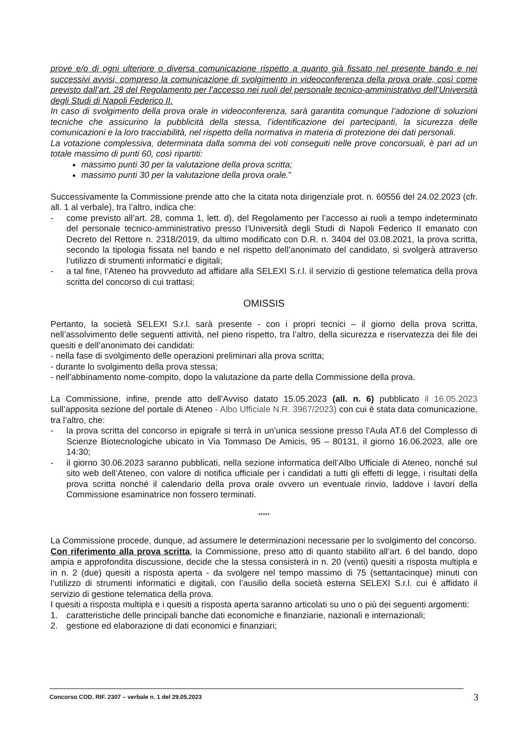prove e/o di ogni ulteriore o diversa comunicazione rispetto a quanto già fissato nel presente bando e nei successivi avvisi, compreso la comunicazione di svolgimento in videoconferenza della prova orale, così come previsto dall’art. 28 del Regolamento per l’accesso nei ruoli del personale tecnico-amministrativo dell’Università degli Studi di Napoli Federico II.
In caso di svolgimento della prova orale in videoconferenza, sarà garantita comunque l’adozione di soluzioni tecniche che assicurino la pubblicità della stessa, l’identificazione dei partecipanti, la sicurezza delle comunicazioni e la loro tracciabilità, nel rispetto della normativa in materia di protezione dei dati personali.
La votazione complessiva, determinata dalla somma dei voti conseguiti nelle prove concorsuali, è pari ad un totale massimo di punti 60, così ripartiti:
massimo punti 30 per la valutazione della prova scritta;
massimo punti 30 per la valutazione della prova orale.”
Successivamente la Commissione prende atto che la citata nota dirigenziale prot. n. 60556 del 24.02.2023 (cfr. all. 1 al verbale), tra l’altro, indica che:
- come previsto all’art. 28, comma 1, lett. d), del Regolamento per l’accesso ai ruoli a tempo indeterminato del personale tecnico-amministrativo presso l’Università degli Studi di Napoli Federico II emanato con Decreto del Rettore n. 2318/2019, da ultimo modificato con D.R. n. 3404 del 03.08.2021, la prova scritta, secondo la tipologia fissata nel bando e nel rispetto dell’anonimato del candidato, si svolgerà attraverso l’utilizzo di strumenti informatici e digitali;
- a tal fine, l’Ateneo ha provveduto ad affidare alla SELEXI S.r.l. il servizio di gestione telematica della prova scritta del concorso di cui trattasi;
OMISSIS
Pertanto, la società SELEXI S.r.l. sarà presente - con i propri tecnici – il giorno della prova scritta, nell’assolvimento delle seguenti attività, nel pieno rispetto, tra l’altro, della sicurezza e riservatezza dei file dei quesiti e dell’anonimato dei candidati:
- nella fase di svolgimento delle operazioni preliminari alla prova scritta;
- durante lo svolgimento della prova stessa;
- nell’abbinamento nome-compito, dopo la valutazione da parte della Commissione della prova.
La Commissione, infine, prende atto dell’Avviso datato 15.05.2023 (all. n. 6) pubblicato il 16.05.2023 sull’apposita sezione del portale di Ateneo - Albo Ufficiale N.R. 3967/2023) con cui è stata data comunicazione, tra l’altro, che:
- la prova scritta del concorso in epigrafe si terrà in un’unica sessione presso l’Aula AT.6 del Complesso di Scienze Biotecnologiche ubicato in Via Tommaso De Amicis, 95 – 80131, il giorno 16.06.2023, alle ore 14:30;
- il giorno 30.06.2023 saranno pubblicati, nella sezione informatica dell’Albo Ufficiale di Ateneo, nonché sul sito web dell’Ateneo, con valore di notifica ufficiale per i candidati a tutti gli effetti di legge, i risultati della prova scritta nonché il calendario della prova orale ovvero un eventuale rinvio, laddove i lavori della Commissione esaminatrice non fossero terminati.
*****
La Commissione procede, dunque, ad assumere le determinazioni necessarie per lo svolgimento del concorso.
Con riferimento alla prova scritta, la Commissione, preso atto di quanto stabilito all’art. 6 del bando, dopo ampia e approfondita discussione, decide che la stessa consisterà in n. 20 (venti) quesiti a risposta multipla e in n. 2 (due) quesiti a risposta aperta - da svolgere nel tempo massimo di 75 (settantacinque) minuti con l’utilizzo di strumenti informatici e digitali, con l’ausilio della società esterna SELEXI S.r.l. cui è affidato il servizio di gestione telematica della prova.
I quesiti a risposta multipla e i quesiti a risposta aperta saranno articolati su uno o più dei seguenti argomenti:
1. caratteristiche delle principali banche dati economiche e finanziarie, nazionali e internazionali;
2. gestione ed elaborazione di dati economici e finanziari;
Concorso COD. RIF. 2307 – verbale n. 1 del 29.05.2023 3